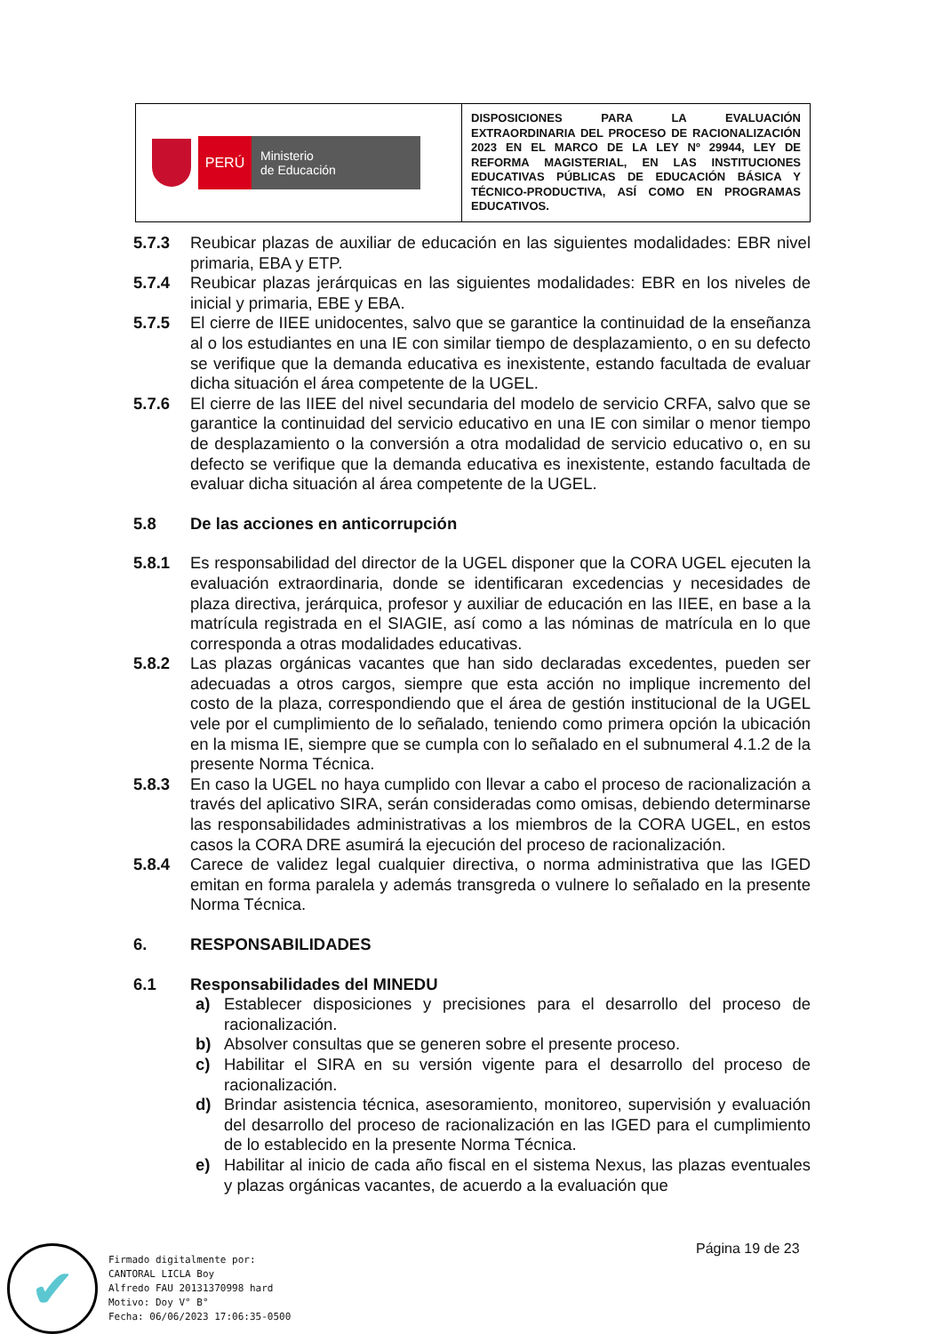| PERÚ Ministerio de Educación | DISPOSICIONES PARA LA EVALUACIÓN EXTRAORDINARIA DEL PROCESO DE RACIONALIZACIÓN 2023 EN EL MARCO DE LA LEY Nº 29944, LEY DE REFORMA MAGISTERIAL, EN LAS INSTITUCIONES EDUCATIVAS PÚBLICAS DE EDUCACIÓN BÁSICA Y TÉCNICO-PRODUCTIVA, ASÍ COMO EN PROGRAMAS EDUCATIVOS. |
5.7.3 Reubicar plazas de auxiliar de educación en las siguientes modalidades: EBR nivel primaria, EBA y ETP.
5.7.4 Reubicar plazas jerárquicas en las siguientes modalidades: EBR en los niveles de inicial y primaria, EBE y EBA.
5.7.5 El cierre de IIEE unidocentes, salvo que se garantice la continuidad de la enseñanza al o los estudiantes en una IE con similar tiempo de desplazamiento, o en su defecto se verifique que la demanda educativa es inexistente, estando facultada de evaluar dicha situación el área competente de la UGEL.
5.7.6 El cierre de las IIEE del nivel secundaria del modelo de servicio CRFA, salvo que se garantice la continuidad del servicio educativo en una IE con similar o menor tiempo de desplazamiento o la conversión a otra modalidad de servicio educativo o, en su defecto se verifique que la demanda educativa es inexistente, estando facultada de evaluar dicha situación al área competente de la UGEL.
5.8 De las acciones en anticorrupción
5.8.1 Es responsabilidad del director de la UGEL disponer que la CORA UGEL ejecuten la evaluación extraordinaria, donde se identificaran excedencias y necesidades de plaza directiva, jerárquica, profesor y auxiliar de educación en las IIEE, en base a la matrícula registrada en el SIAGIE, así como a las nóminas de matrícula en lo que corresponda a otras modalidades educativas.
5.8.2 Las plazas orgánicas vacantes que han sido declaradas excedentes, pueden ser adecuadas a otros cargos, siempre que esta acción no implique incremento del costo de la plaza, correspondiendo que el área de gestión institucional de la UGEL vele por el cumplimiento de lo señalado, teniendo como primera opción la ubicación en la misma IE, siempre que se cumpla con lo señalado en el subnumeral 4.1.2 de la presente Norma Técnica.
5.8.3 En caso la UGEL no haya cumplido con llevar a cabo el proceso de racionalización a través del aplicativo SIRA, serán consideradas como omisas, debiendo determinarse las responsabilidades administrativas a los miembros de la CORA UGEL, en estos casos la CORA DRE asumirá la ejecución del proceso de racionalización.
5.8.4 Carece de validez legal cualquier directiva, o norma administrativa que las IGED emitan en forma paralela y además transgreda o vulnere lo señalado en la presente Norma Técnica.
6. RESPONSABILIDADES
6.1 Responsabilidades del MINEDU
a) Establecer disposiciones y precisiones para el desarrollo del proceso de racionalización.
b) Absolver consultas que se generen sobre el presente proceso.
c) Habilitar el SIRA en su versión vigente para el desarrollo del proceso de racionalización.
d) Brindar asistencia técnica, asesoramiento, monitoreo, supervisión y evaluación del desarrollo del proceso de racionalización en las IGED para el cumplimiento de lo establecido en la presente Norma Técnica.
e) Habilitar al inicio de cada año fiscal en el sistema Nexus, las plazas eventuales y plazas orgánicas vacantes, de acuerdo a la evaluación que
Página 19 de 23
✔
Firmado digitalmente por:
CANTORAL LICLA Boy
Alfredo FAU 20131370998 hard
Motivo: Doy V° B°
Fecha: 06/06/2023 17:06:35-0500